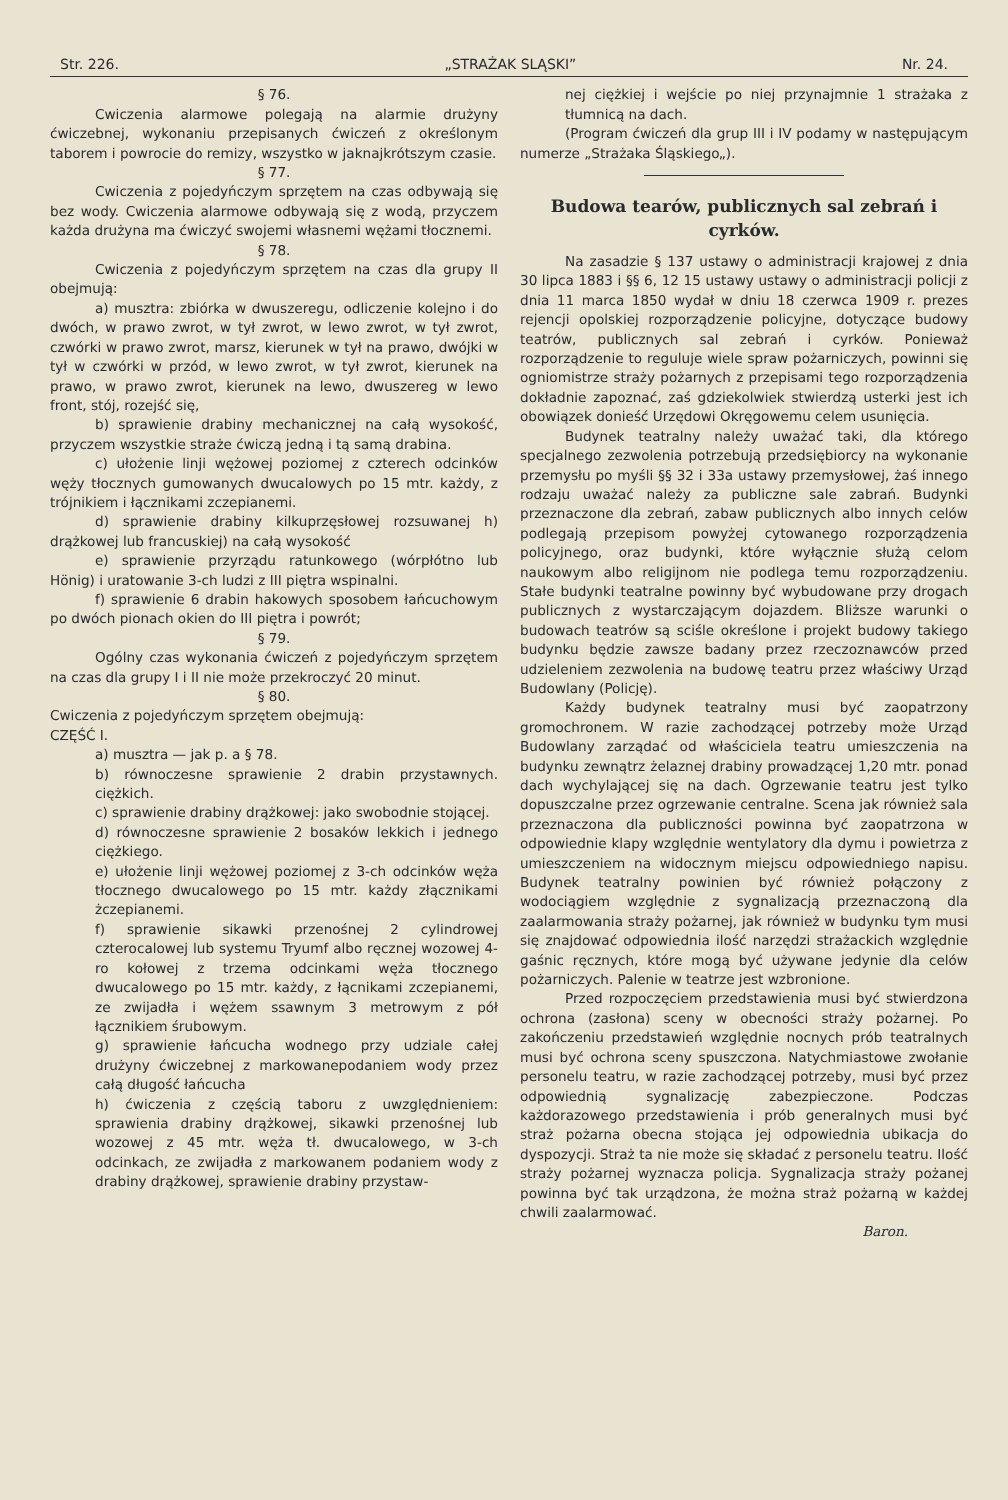Str. 226. „STRAŻAK SLĄSKI” Nr. 24.
§ 76.
Cwiczenia alarmowe polegają na alarmie drużyny ćwiczebnej, wykonaniu przepisanych ćwiczeń z określonym taborem i powrocie do remizy, wszystko w jaknajkrótszym czasie.
§ 77.
Cwiczenia z pojedyńczym sprzętem na czas odbywają się bez wody. Cwiczenia alarmowe odbywają się z wodą, przyczem każda drużyna ma ćwiczyć swojemi własnemi wężami tłocznemi.
§ 78.
Cwiczenia z pojedyńczym sprzętem na czas dla grupy II obejmują:
a) musztra: zbiórka w dwuszeregu, odliczenie kolejno i do dwóch, w prawo zwrot, w tył zwrot, w lewo zwrot, w tył zwrot, czwórki w prawo zwrot, marsz, kierunek w tył na prawo, dwójki w tył w czwórki w przód, w lewo zwrot, w tył zwrot, kierunek na prawo, w prawo zwrot, kierunek na lewo, dwuszereg w lewo front, stój, rozejść się,
b) sprawienie drabiny mechanicznej na całą wysokość, przyczem wszystkie straże ćwiczą jedną i tą samą drabina.
c) ułożenie linji wężowej poziomej z czterech odcinków węży tłocznych gumowanych dwucalowych po 15 mtr. każdy, z trójnikiem i łącznikami zczepianemi.
d) sprawienie drabiny kilkuprzęsłowej rozsuwanej h) drążkowej lub francuskiej) na całą wysokość
e) sprawienie przyrządu ratunkowego (wórpłótno lub Hönig) i uratowanie 3-ch ludzi z III piętra wspinalni.
f) sprawienie 6 drabin hakowych sposobem łańcuchowym po dwóch pionach okien do III piętra i powrót;
§ 79.
Ogólny czas wykonania ćwiczeń z pojedyńczym sprzętem na czas dla grupy I i II nie może przekroczyć 20 minut.
§ 80.
Cwiczenia z pojedyńczym sprzętem obejmują:
CZĘŚĆ I.
a) musztra — jak p. a § 78.
b) równoczesne sprawienie 2 drabin przystawnych. ciężkich.
c) sprawienie drabiny drążkowej: jako swobodnie stojącej.
d) równoczesne sprawienie 2 bosaków lekkich i jednego ciężkiego.
e) ułożenie linji wężowej poziomej z 3-ch odcinków węża tłocznego dwucalowego po 15 mtr. każdy złącznikami żczepianemi.
f) sprawienie sikawki przenośnej 2 cylindrowej czterocalowej lub systemu Tryumf albo ręcznej wozowej 4-ro kołowej z trzema odcinkami węża tłocznego dwucalowego po 15 mtr. każdy, z łącnikami zczepianemi, ze zwijadła i wężem ssawnym 3 metrowym z pół łącznikiem śrubowym.
g) sprawienie łańcucha wodnego przy udziale całej drużyny ćwiczebnej z markowanepodaniem wody przez całą długość łańcucha
h) ćwiczenia z częścią taboru z uwzględnieniem: sprawienia drabiny drążkowej, sikawki przenośnej lub wozowej z 45 mtr. węża tł. dwucalowego, w 3-ch odcinkach, ze zwijadła z markowanem podaniem wody z drabiny drążkowej, sprawienie drabiny przystaw-
nej ciężkiej i wejście po niej przynajmnie 1 strażaka z tłumnicą na dach.
(Program ćwiczeń dla grup III i IV podamy w następującym numerze „Strażaka Śląskiego„).
Budowa tearów, publicznych sal zebrań i cyrków.
Na zasadzie § 137 ustawy o administracji krajowej z dnia 30 lipca 1883 i §§ 6, 12 15 ustawy ustawy o administracji policji z dnia 11 marca 1850 wydał w dniu 18 czerwca 1909 r. prezes rejencji opolskiej rozporządzenie policyjne, dotyczące budowy teatrów, publicznych sal zebrań i cyrków. Ponieważ rozporządzenie to reguluje wiele spraw pożarniczych, powinni się ogniomistrze straży pożarnych z przepisami tego rozporządzenia dokładnie zapoznać, zaś gdziekolwiek stwierdzą usterki jest ich obowiązek donieść Urzędowi Okręgowemu celem usunięcia.
Budynek teatralny należy uważać taki, dla którego specjalnego zezwolenia potrzebują przedsiębiorcy na wykonanie przemysłu po myśli §§ 32 i 33a ustawy przemysłowej, żaś innego rodzaju uważać należy za publiczne sale zabrań. Budynki przeznaczone dla zebrań, zabaw publicznych albo innych celów podlegają przepisom powyżej cytowanego rozporządzenia policyjnego, oraz budynki, które wyłącznie służą celom naukowym albo religijnom nie podlega temu rozporządzeniu. Stałe budynki teatralne powinny być wybudowane przy drogach publicznych z wystarczającym dojazdem. Bliższe warunki o budowach teatrów są sciśle określone i projekt budowy takiego budynku będzie zawsze badany przez rzeczoznawców przed udzieleniem zezwolenia na budowę teatru przez właściwy Urząd Budowlany (Policję).
Każdy budynek teatralny musi być zaopatrzony gromochronem. W razie zachodzącej potrzeby może Urząd Budowlany zarządać od właściciela teatru umieszczenia na budynku zewnątrz żelaznej drabiny prowadzącej 1,20 mtr. ponad dach wychylającej się na dach. Ogrzewanie teatru jest tylko dopuszczalne przez ogrzewanie centralne. Scena jak również sala przeznaczona dla publiczności powinna być zaopatrzona w odpowiednie klapy względnie wentylatory dla dymu i powietrza z umieszczeniem na widocznym miejscu odpowiedniego napisu. Budynek teatralny powinien być również połączony z wodociągiem względnie z sygnalizacją przeznaczoną dla zaalarmowania straży pożarnej, jak również w budynku tym musi się znajdować odpowiednia ilość narzędzi strażackich względnie gaśnic ręcznych, które mogą być używane jedynie dla celów pożarniczych. Palenie w teatrze jest wzbronione.
Przed rozpoczęciem przedstawienia musi być stwierdzona ochrona (zasłona) sceny w obecności straży pożarnej. Po zakończeniu przedstawień względnie nocnych prób teatralnych musi być ochrona sceny spuszczona. Natychmiastowe zwołanie personelu teatru, w razie zachodzącej potrzeby, musi być przez odpowiednią sygnalizację zabezpieczone. Podczas każdorazowego przedstawienia i prób generalnych musi być straż pożarna obecna stojąca jej odpowiednia ubikacja do dyspozycji. Straż ta nie może się składać z personelu teatru. Ilość straży pożarnej wyznacza policja. Sygnalizacja straży pożanej powinna być tak urządzona, że można straż pożarną w każdej chwili zaalarmować.
Baron.